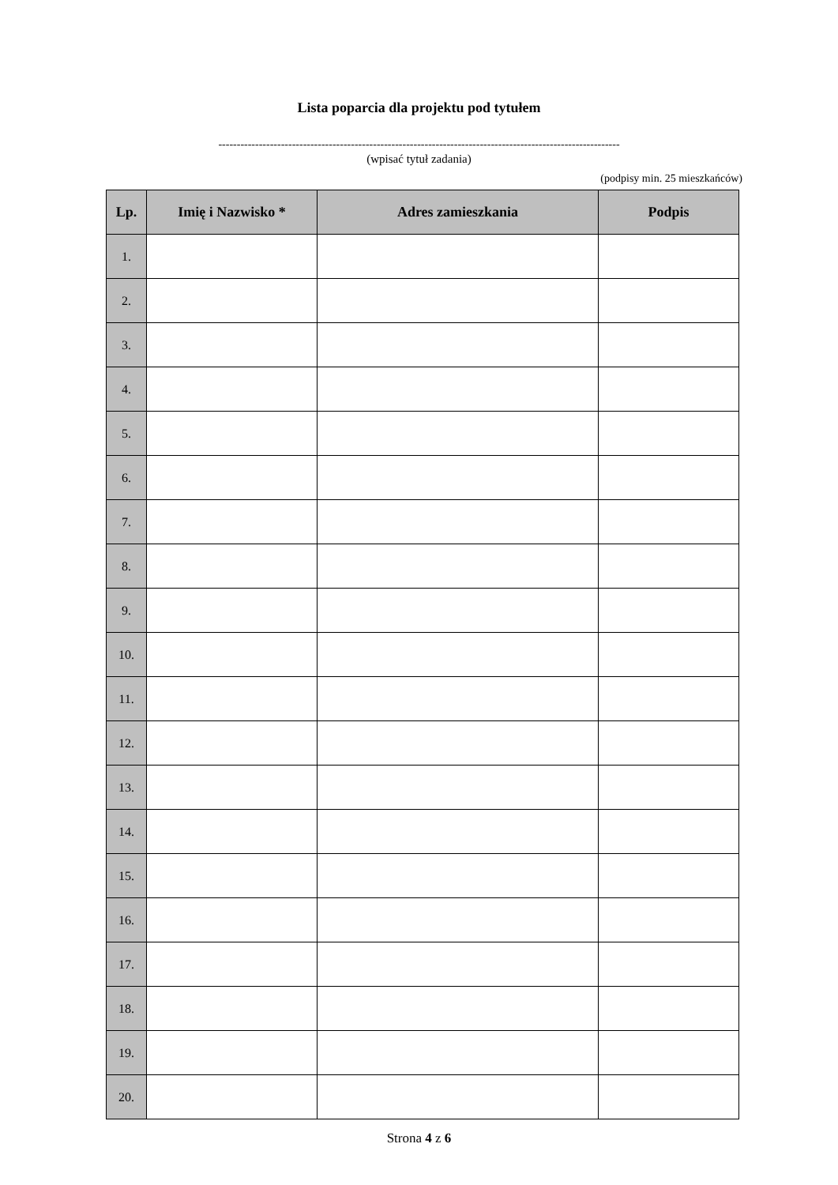Lista poparcia dla projektu pod tytułem
-------------------------------------------------------------------------------------------------------------
(wpisać tytuł zadania)
(podpisy min. 25 mieszkańców)
| Lp. | Imię i Nazwisko * | Adres zamieszkania | Podpis |
| --- | --- | --- | --- |
| 1. | | | |
| 2. | | | |
| 3. | | | |
| 4. | | | |
| 5. | | | |
| 6. | | | |
| 7. | | | |
| 8. | | | |
| 9. | | | |
| 10. | | | |
| 11. | | | |
| 12. | | | |
| 13. | | | |
| 14. | | | |
| 15. | | | |
| 16. | | | |
| 17. | | | |
| 18. | | | |
| 19. | | | |
| 20. | | | |
Strona 4 z 6